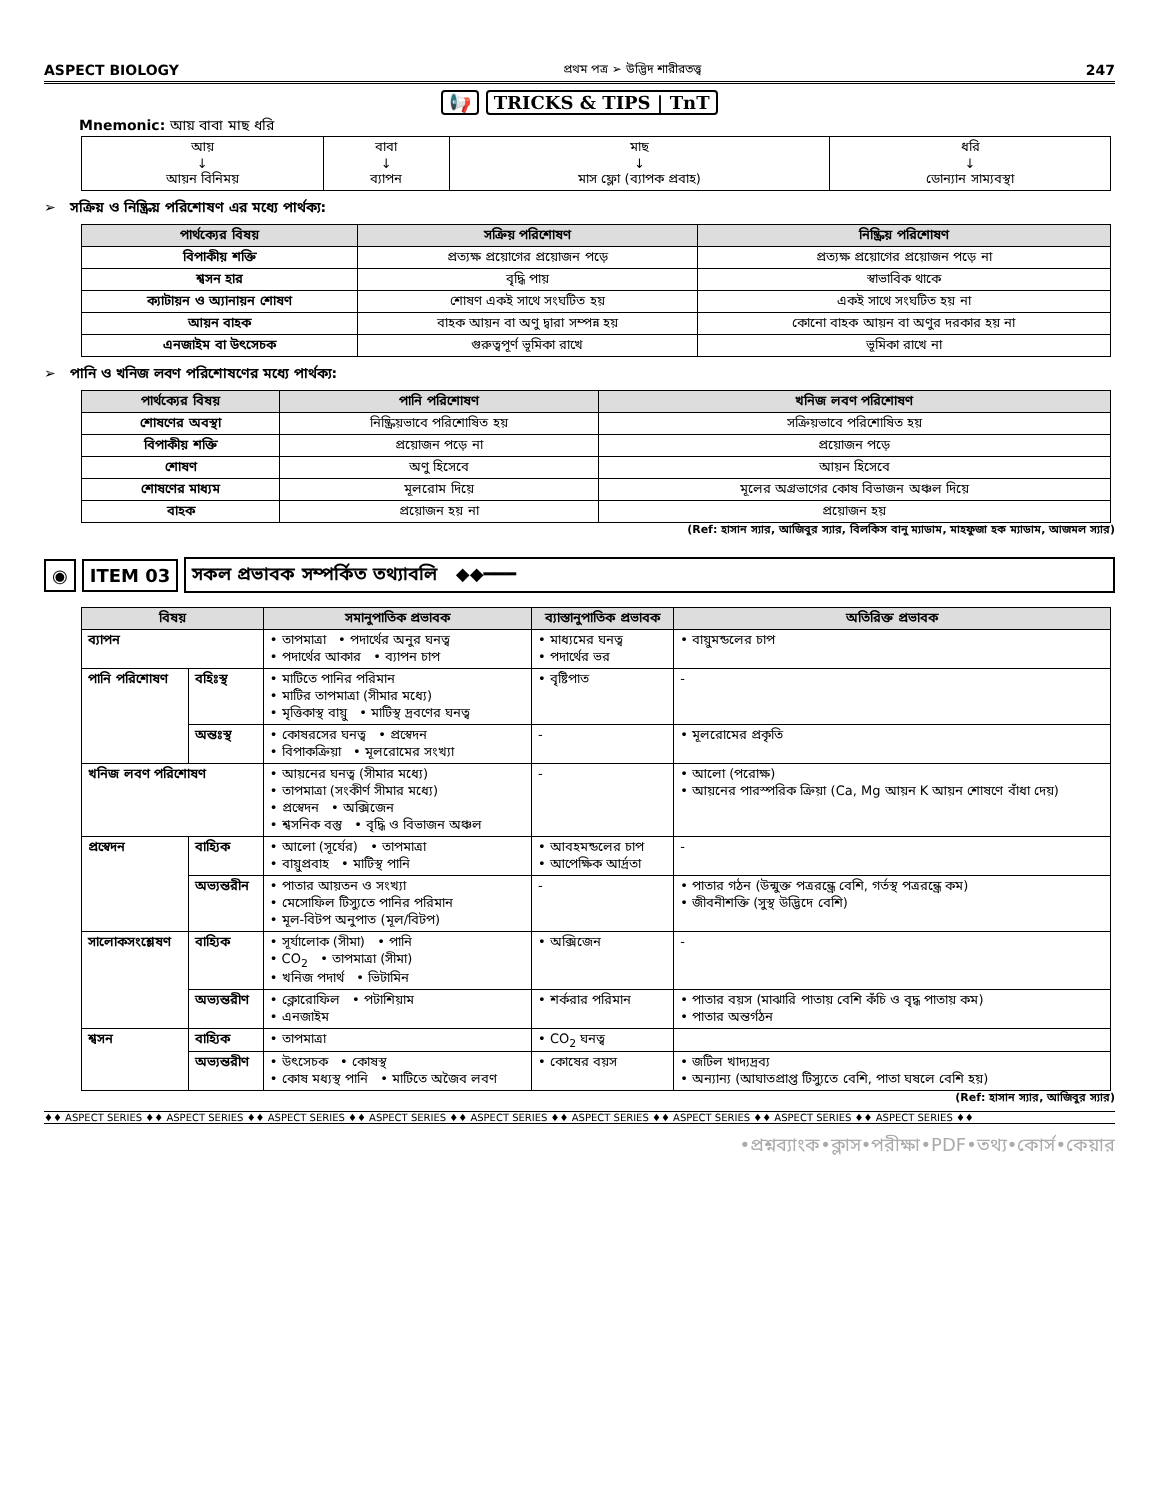ASPECT BIOLOGY প্রথম পত্র ➢ উদ্ভিদ শারীরতত্ত্ব 247
📢 TRICKS & TIPS | TnT
Mnemonic: আয় বাবা মাছ ধরি
| আয় ↓ আয়ন বিনিময় | বাবা ↓ ব্যাপন | মাছ ↓ মাস ফ্লো (ব্যাপক প্রবাহ) | ধরি ↓ ডোন্যান সাম্যবস্থা |
➢ সক্রিয় ও নিষ্ক্রিয় পরিশোষণ এর মধ্যে পার্থক্য:
| পার্থক্যের বিষয় | সক্রিয় পরিশোষণ | নিষ্ক্রিয় পরিশোষণ |
| --- | --- | --- |
| বিপাকীয় শক্তি | প্রত্যক্ষ প্রয়োগের প্রয়োজন পড়ে | প্রত্যক্ষ প্রয়োগের প্রয়োজন পড়ে না |
| শ্বসন হার | বৃদ্ধি পায় | স্বাভাবিক থাকে |
| ক্যাটায়ন ও অ্যানায়ন শোষণ | শোষণ একই সাথে সংঘটিত হয় | একই সাথে সংঘটিত হয় না |
| আয়ন বাহক | বাহক আয়ন বা অণু দ্বারা সম্পন্ন হয় | কোনো বাহক আয়ন বা অণুর দরকার হয় না |
| এনজাইম বা উৎসেচক | গুরুত্বপূর্ণ ভূমিকা রাখে | ভূমিকা রাখে না |
➢ পানি ও খনিজ লবণ পরিশোষণের মধ্যে পার্থক্য:
| পার্থক্যের বিষয় | পানি পরিশোষণ | খনিজ লবণ পরিশোষণ |
| --- | --- | --- |
| শোষণের অবস্থা | নিষ্ক্রিয়ভাবে পরিশোষিত হয় | সক্রিয়ভাবে পরিশোষিত হয় |
| বিপাকীয় শক্তি | প্রয়োজন পড়ে না | প্রয়োজন পড়ে |
| শোষণ | অণু হিসেবে | আয়ন হিসেবে |
| শোষণের মাধ্যম | মূলরোম দিয়ে | মূলের অগ্রভাগের কোষ বিভাজন অঞ্চল দিয়ে |
| বাহক | প্রয়োজন হয় না | প্রয়োজন হয় |
(Ref: হাসান স্যার, আজিবুর স্যার, বিলকিস বানু ম্যাডাম, মাহফুজা হক ম্যাডাম, আজমল স্যার)
◉ ITEM 03
সকল প্রভাবক সম্পর্কিত তথ্যাবলি ◆◆━━━
| বিষয় | | সমানুপাতিক প্রভাবক | ব্যাস্তানুপাতিক প্রভাবক | অতিরিক্ত প্রভাবক |
| --- | --- | --- | --- | --- |
| ব্যাপন | | • তাপমাত্রা • পদার্থের অনুর ঘনত্ব • পদার্থের আকার • ব্যাপন চাপ | • মাধ্যমের ঘনত্ব • পদার্থের ভর | • বায়ুমন্ডলের চাপ |
| পানি পরিশোষণ | বহিঃস্থ | • মাটিতে পানির পরিমান • মাটির তাপমাত্রা (সীমার মধ্যে) • মৃত্তিকাস্থ বায়ু • মাটিস্থ দ্রবণের ঘনত্ব | • বৃষ্টিপাত | - |
| | অন্তঃস্থ | • কোষরসের ঘনত্ব • প্রস্বেদন • বিপাকক্রিয়া • মূলরোমের সংখ্যা | - | • মূলরোমের প্রকৃতি |
| খনিজ লবণ পরিশোষণ | | • আয়নের ঘনত্ব (সীমার মধ্যে) • তাপমাত্রা (সংকীর্ণ সীমার মধ্যে) • প্রস্বেদন • অক্সিজেন • শ্বসনিক বস্তু • বৃদ্ধি ও বিভাজন অঞ্চল | - | • আলো (পরোক্ষ) • আয়নের পারস্পরিক ক্রিয়া (Ca, Mg আয়ন K আয়ন শোষণে বাঁধা দেয়) |
| প্রস্বেদন | বাহ্যিক | • আলো (সূর্যের) • তাপমাত্রা • বায়ুপ্রবাহ • মাটিস্থ পানি | • আবহমন্ডলের চাপ • আপেক্ষিক আর্দ্রতা | - |
| | অভ্যন্তরীন | • পাতার আয়তন ও সংখ্যা • মেসোফিল টিস্যুতে পানির পরিমান • মূল-বিটপ অনুপাত (মূল/বিটপ) | - | • পাতার গঠন (উন্মুক্ত পত্ররন্ধ্রে বেশি, গর্তস্থ পত্ররন্ধ্রে কম) • জীবনীশক্তি (সুস্থ উদ্ভিদে বেশি) |
| সালোকসংশ্লেষণ | বাহ্যিক | • সূর্যালোক (সীমা) • পানি • CO<sub>2</sub> • তাপমাত্রা (সীমা) • খনিজ পদার্থ • ভিটামিন | • অক্সিজেন | - |
| | অভ্যন্তরীণ | • ক্লোরোফিল • পটাশিয়াম • এনজাইম | • শর্করার পরিমান | • পাতার বয়স (মাঝারি পাতায় বেশি কঁচি ও বৃদ্ধ পাতায় কম) • পাতার অন্তর্গঠন |
| শ্বসন | বাহ্যিক | • তাপমাত্রা | • CO<sub>2</sub> ঘনত্ব | |
| | অভ্যন্তরীণ | • উৎসেচক • কোষস্থ • কোষ মধ্যস্থ পানি • মাটিতে অজৈব লবণ | • কোষের বয়স | • জটিল খাদ্যদ্রব্য • অন্যান্য (আঘাতপ্রাপ্ত টিস্যুতে বেশি, পাতা ঘষলে বেশি হয়) |
(Ref: হাসান স্যার, আজিবুর স্যার)
♦♦ ASPECT SERIES ♦♦ ASPECT SERIES ♦♦ ASPECT SERIES ♦♦ ASPECT SERIES ♦♦ ASPECT SERIES ♦♦ ASPECT SERIES ♦♦ ASPECT SERIES ♦♦ ASPECT SERIES ♦♦ ASPECT SERIES ♦♦
•প্রশ্নব্যাংক•ক্লাস•পরীক্ষা•PDF•তথ্য•কোর্স•কেয়ার